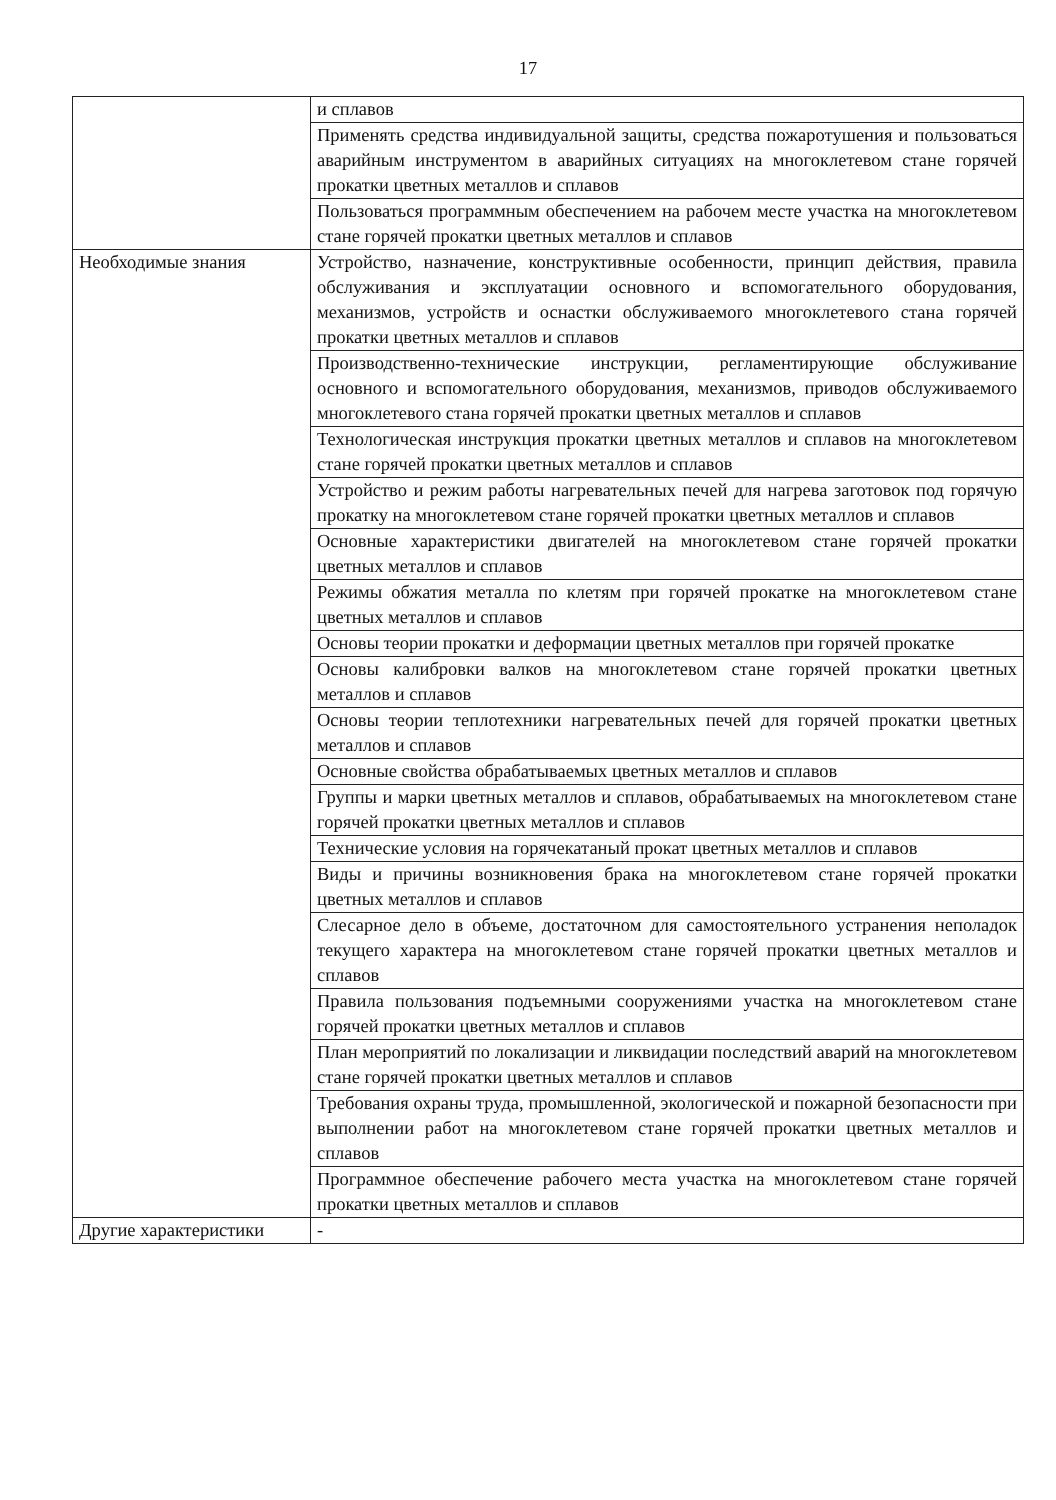17
| | и сплавов |
| | Применять средства индивидуальной защиты, средства пожаротушения и пользоваться аварийным инструментом в аварийных ситуациях на многоклетевом стане горячей прокатки цветных металлов и сплавов |
| | Пользоваться программным обеспечением на рабочем месте участка на многоклетевом стане горячей прокатки цветных металлов и сплавов |
| Необходимые знания | Устройство, назначение, конструктивные особенности, принцип действия, правила обслуживания и эксплуатации основного и вспомогательного оборудования, механизмов, устройств и оснастки обслуживаемого многоклетевого стана горячей прокатки цветных металлов и сплавов |
| | Производственно-технические инструкции, регламентирующие обслуживание основного и вспомогательного оборудования, механизмов, приводов обслуживаемого многоклетевого стана горячей прокатки цветных металлов и сплавов |
| | Технологическая инструкция прокатки цветных металлов и сплавов на многоклетевом стане горячей прокатки цветных металлов и сплавов |
| | Устройство и режим работы нагревательных печей для нагрева заготовок под горячую прокатку на многоклетевом стане горячей прокатки цветных металлов и сплавов |
| | Основные характеристики двигателей на многоклетевом стане горячей прокатки цветных металлов и сплавов |
| | Режимы обжатия металла по клетям при горячей прокатке на многоклетевом стане цветных металлов и сплавов |
| | Основы теории прокатки и деформации цветных металлов при горячей прокатке |
| | Основы калибровки валков на многоклетевом стане горячей прокатки цветных металлов и сплавов |
| | Основы теории теплотехники нагревательных печей для горячей прокатки цветных металлов и сплавов |
| | Основные свойства обрабатываемых цветных металлов и сплавов |
| | Группы и марки цветных металлов и сплавов, обрабатываемых на многоклетевом стане горячей прокатки цветных металлов и сплавов |
| | Технические условия на горячекатаный прокат цветных металлов и сплавов |
| | Виды и причины возникновения брака на многоклетевом стане горячей прокатки цветных металлов и сплавов |
| | Слесарное дело в объеме, достаточном для самостоятельного устранения неполадок текущего характера на многоклетевом стане горячей прокатки цветных металлов и сплавов |
| | Правила пользования подъемными сооружениями участка на многоклетевом стане горячей прокатки цветных металлов и сплавов |
| | План мероприятий по локализации и ликвидации последствий аварий на многоклетевом стане горячей прокатки цветных металлов и сплавов |
| | Требования охраны труда, промышленной, экологической и пожарной безопасности при выполнении работ на многоклетевом стане горячей прокатки цветных металлов и сплавов |
| | Программное обеспечение рабочего места участка на многоклетевом стане горячей прокатки цветных металлов и сплавов |
| Другие характеристики | - |